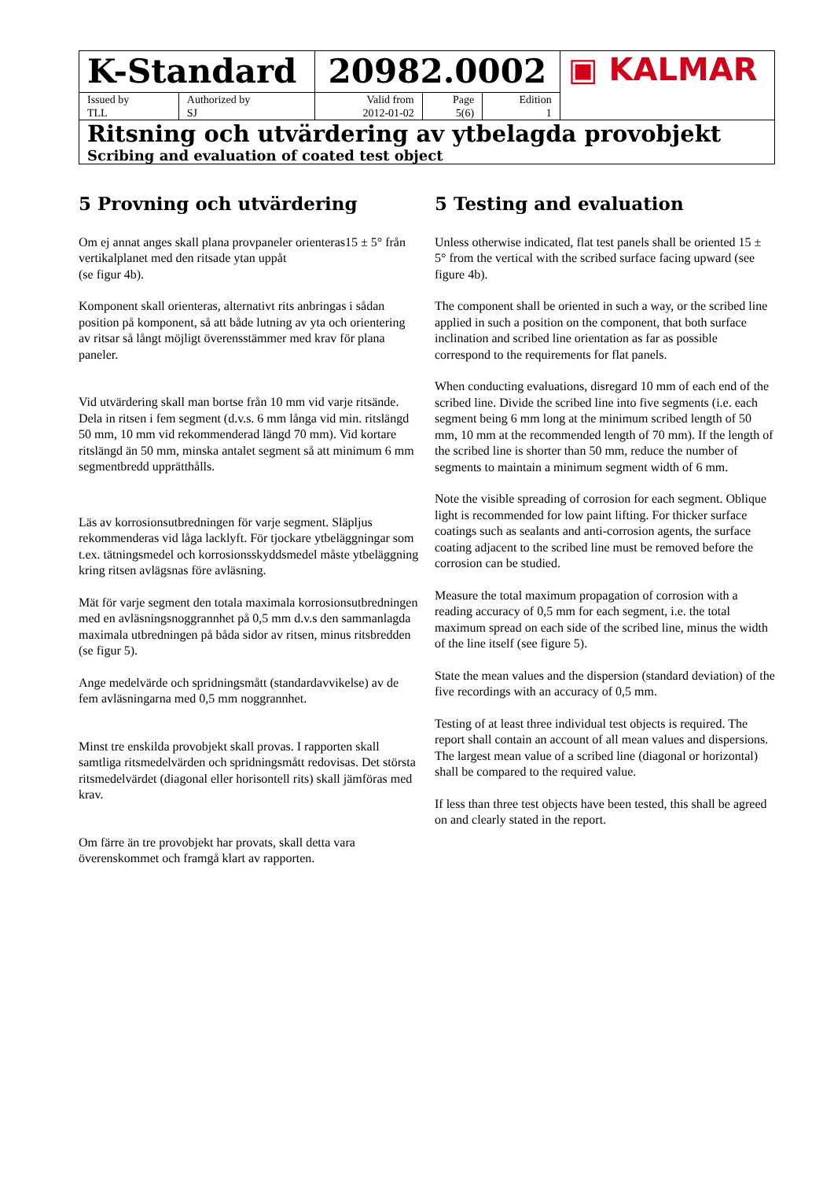| K-Standard | | 20982.0002 | | | ▣ KALMAR |
| Issued by TLL | Authorized by SJ | Valid from 2012-01-02 | Page 5(6) | Edition 1 | |
| Ritsning och utvärdering av ytbelagda provobjekt Scribing and evaluation of coated test object | | | | | |
5 Provning och utvärdering
Om ej annat anges skall plana provpaneler orienteras15 ± 5° från vertikalplanet med den ritsade ytan uppåt
(se figur 4b).
Komponent skall orienteras, alternativt rits anbringas i sådan position på komponent, så att både lutning av yta och orientering av ritsar så långt möjligt överensstämmer med krav för plana paneler.
Vid utvärdering skall man bortse från 10 mm vid varje ritsände. Dela in ritsen i fem segment (d.v.s. 6 mm långa vid min. ritslängd 50 mm, 10 mm vid rekommenderad längd 70 mm). Vid kortare ritslängd än 50 mm, minska antalet segment så att minimum 6 mm segmentbredd upprätthålls.
Läs av korrosionsutbredningen för varje segment. Släpljus rekommenderas vid låga lacklyft. För tjockare ytbeläggningar som t.ex. tätningsmedel och korrosionsskyddsmedel måste ytbeläggning kring ritsen avlägsnas före avläsning.
Mät för varje segment den totala maximala korrosionsutbredningen med en avläsningsnoggrannhet på 0,5 mm d.v.s den sammanlagda maximala utbredningen på båda sidor av ritsen, minus ritsbredden (se figur 5).
Ange medelvärde och spridningsmått (standardavvikelse) av de fem avläsningarna med 0,5 mm noggrannhet.
Minst tre enskilda provobjekt skall provas. I rapporten skall samtliga ritsmedelvärden och spridningsmått redovisas. Det största ritsmedelvärdet (diagonal eller horisontell rits) skall jämföras med krav.
Om färre än tre provobjekt har provats, skall detta vara överenskommet och framgå klart av rapporten.
5 Testing and evaluation
Unless otherwise indicated, flat test panels shall be oriented 15 ± 5° from the vertical with the scribed surface facing upward (see figure 4b).
The component shall be oriented in such a way, or the scribed line applied in such a position on the component, that both surface inclination and scribed line orientation as far as possible correspond to the requirements for flat panels.
When conducting evaluations, disregard 10 mm of each end of the scribed line. Divide the scribed line into five segments (i.e. each segment being 6 mm long at the minimum scribed length of 50 mm, 10 mm at the recommended length of 70 mm). If the length of the scribed line is shorter than 50 mm, reduce the number of segments to maintain a minimum segment width of 6 mm.
Note the visible spreading of corrosion for each segment. Oblique light is recommended for low paint lifting. For thicker surface coatings such as sealants and anti-corrosion agents, the surface coating adjacent to the scribed line must be removed before the corrosion can be studied.
Measure the total maximum propagation of corrosion with a reading accuracy of 0,5 mm for each segment, i.e. the total maximum spread on each side of the scribed line, minus the width of the line itself (see figure 5).
State the mean values and the dispersion (standard deviation) of the five recordings with an accuracy of 0,5 mm.
Testing of at least three individual test objects is required. The report shall contain an account of all mean values and dispersions. The largest mean value of a scribed line (diagonal or horizontal) shall be compared to the required value.
If less than three test objects have been tested, this shall be agreed on and clearly stated in the report.